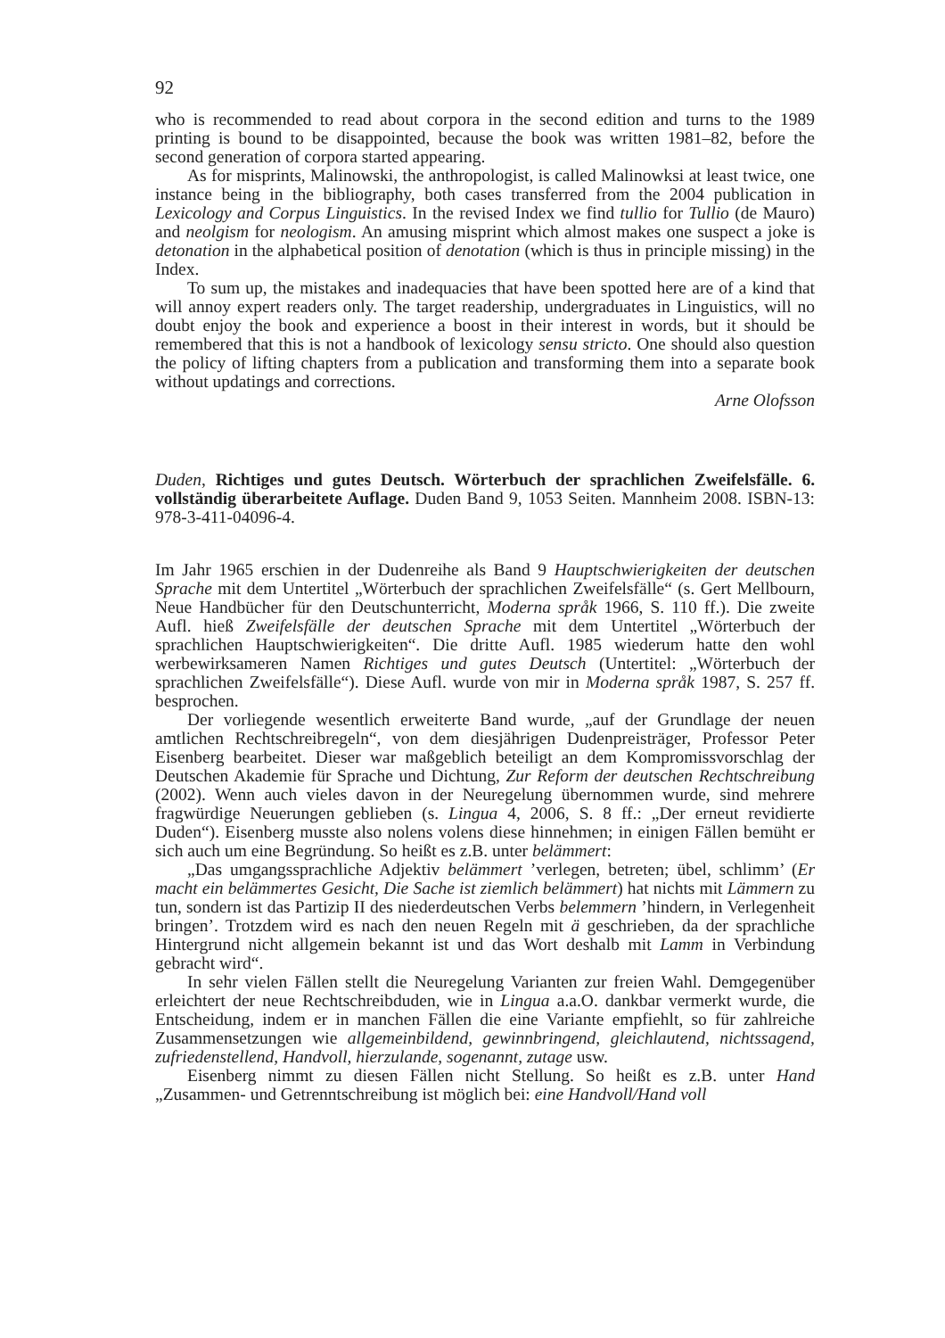92
who is recommended to read about corpora in the second edition and turns to the 1989 printing is bound to be disappointed, because the book was written 1981–82, before the second generation of corpora started appearing.
As for misprints, Malinowski, the anthropologist, is called Malinowksi at least twice, one instance being in the bibliography, both cases transferred from the 2004 publication in Lexicology and Corpus Linguistics. In the revised Index we find tullio for Tullio (de Mauro) and neolgism for neologism. An amusing misprint which almost makes one suspect a joke is detonation in the alphabetical position of denotation (which is thus in principle missing) in the Index.
To sum up, the mistakes and inadequacies that have been spotted here are of a kind that will annoy expert readers only. The target readership, undergraduates in Linguistics, will no doubt enjoy the book and experience a boost in their interest in words, but it should be remembered that this is not a handbook of lexicology sensu stricto. One should also question the policy of lifting chapters from a publication and transforming them into a separate book without updatings and corrections.
Arne Olofsson
Duden, Richtiges und gutes Deutsch. Wörterbuch der sprachlichen Zweifelsfälle. 6. vollständig überarbeitete Auflage. Duden Band 9, 1053 Seiten. Mannheim 2008. ISBN-13: 978-3-411-04096-4.
Im Jahr 1965 erschien in der Dudenreihe als Band 9 Hauptschwierigkeiten der deutschen Sprache mit dem Untertitel „Wörterbuch der sprachlichen Zweifelsfälle“ (s. Gert Mellbourn, Neue Handbücher für den Deutschunterricht, Moderna språk 1966, S. 110 ff.). Die zweite Aufl. hieß Zweifelsfälle der deutschen Sprache mit dem Untertitel „Wörterbuch der sprachlichen Hauptschwierigkeiten“. Die dritte Aufl. 1985 wiederum hatte den wohl werbewirksameren Namen Richtiges und gutes Deutsch (Untertitel: „Wörterbuch der sprachlichen Zweifelsfälle“). Diese Aufl. wurde von mir in Moderna språk 1987, S. 257 ff. besprochen.
Der vorliegende wesentlich erweiterte Band wurde, „auf der Grundlage der neuen amtlichen Rechtschreibregeln“, von dem diesjährigen Dudenpreisträger, Professor Peter Eisenberg bearbeitet. Dieser war maßgeblich beteiligt an dem Kompromissvorschlag der Deutschen Akademie für Sprache und Dichtung, Zur Reform der deutschen Rechtschreibung (2002). Wenn auch vieles davon in der Neuregelung übernommen wurde, sind mehrere fragwürdige Neuerungen geblieben (s. Lingua 4, 2006, S. 8 ff.: „Der erneut revidierte Duden“). Eisenberg musste also nolens volens diese hinnehmen; in einigen Fällen bemüht er sich auch um eine Begründung. So heißt es z.B. unter belämmert:
„Das umgangssprachliche Adjektiv belämmert ’verlegen, betreten; übel, schlimm’ (Er macht ein belämmertes Gesicht, Die Sache ist ziemlich belämmert) hat nichts mit Lämmern zu tun, sondern ist das Partizip II des niederdeutschen Verbs belemmern ’hindern, in Verlegenheit bringen’. Trotzdem wird es nach den neuen Regeln mit ä geschrieben, da der sprachliche Hintergrund nicht allgemein bekannt ist und das Wort deshalb mit Lamm in Verbindung gebracht wird“.
In sehr vielen Fällen stellt die Neuregelung Varianten zur freien Wahl. Demgegenüber erleichtert der neue Rechtschreibduden, wie in Lingua a.a.O. dankbar vermerkt wurde, die Entscheidung, indem er in manchen Fällen die eine Variante empfiehlt, so für zahlreiche Zusammensetzungen wie allgemeinbildend, gewinnbringend, gleichlautend, nichtssagend, zufriedenstellend, Handvoll, hierzulande, sogenannt, zutage usw.
Eisenberg nimmt zu diesen Fällen nicht Stellung. So heißt es z.B. unter Hand „Zusammen- und Getrenntschreibung ist möglich bei: eine Handvoll/Hand voll